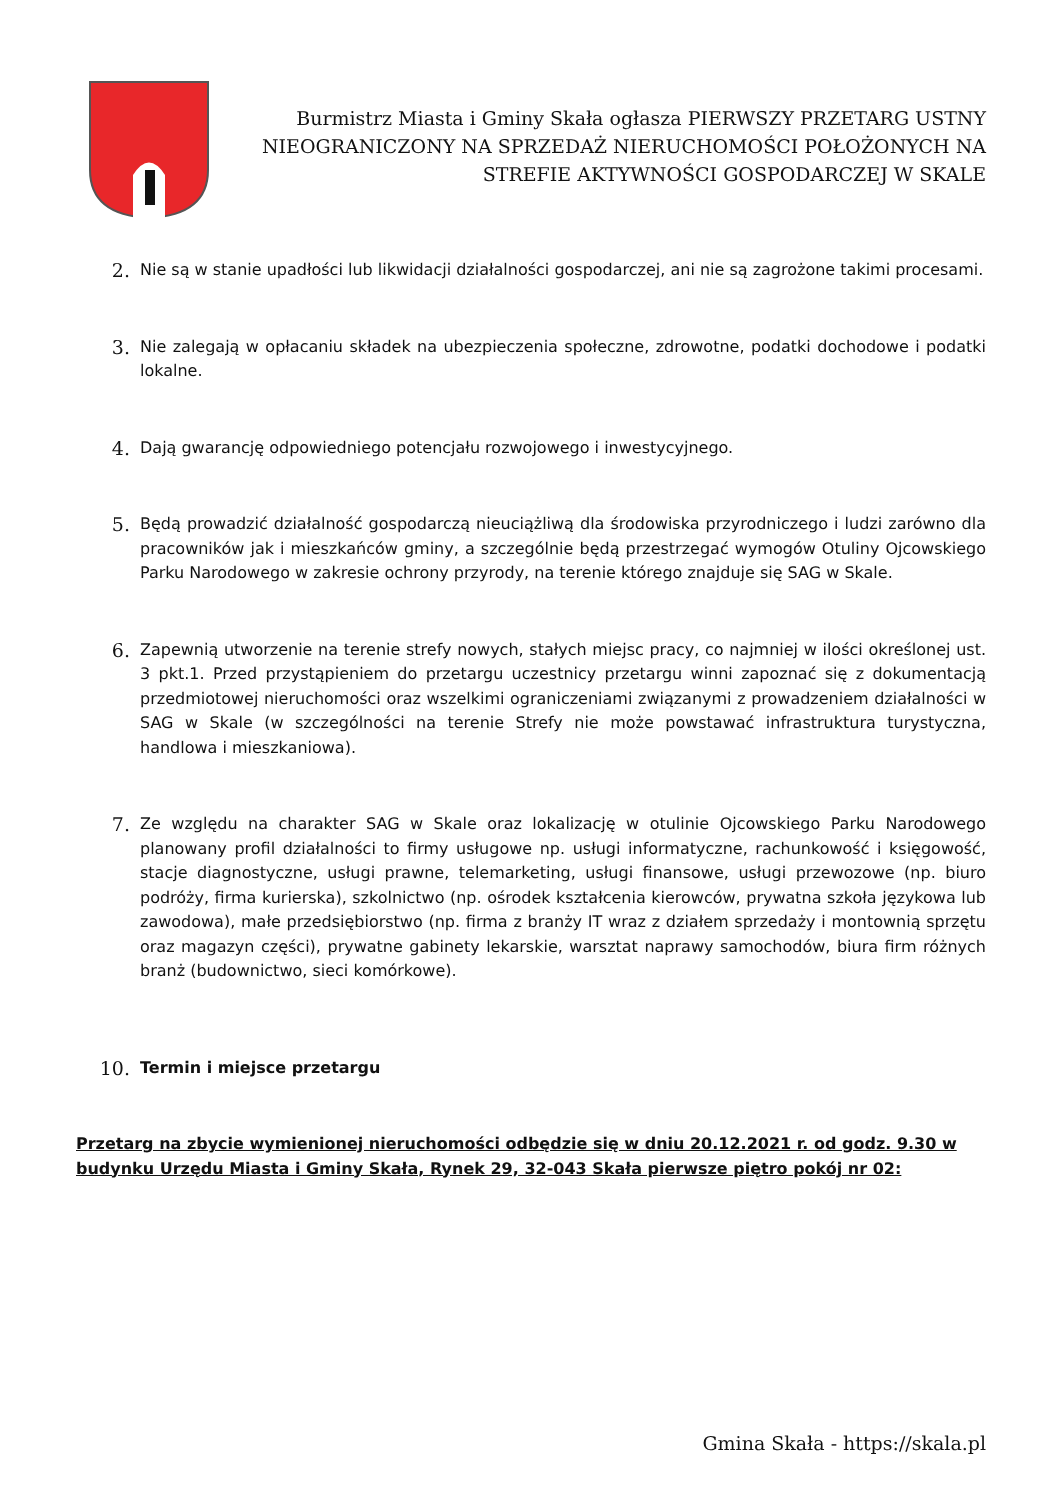Burmistrz Miasta i Gminy Skała ogłasza PIERWSZY PRZETARG USTNY NIEOGRANICZONY NA SPRZEDAŻ NIERUCHOMOŚCI POŁOŻONYCH NA STREFIE AKTYWNOŚCI GOSPODARCZEJ W SKALE
2.
Nie są w stanie upadłości lub likwidacji działalności gospodarczej, ani nie są zagrożone takimi procesami.
3.
Nie zalegają w opłacaniu składek na ubezpieczenia społeczne, zdrowotne, podatki dochodowe i podatki lokalne.
4.
Dają gwarancję odpowiedniego potencjału rozwojowego i inwestycyjnego.
5.
Będą prowadzić działalność gospodarczą nieuciążliwą dla środowiska przyrodniczego i ludzi zarówno dla pracowników jak i mieszkańców gminy, a szczególnie będą przestrzegać wymogów Otuliny Ojcowskiego Parku Narodowego w zakresie ochrony przyrody, na terenie którego znajduje się SAG w Skale.
6.
Zapewnią utworzenie na terenie strefy nowych, stałych miejsc pracy, co najmniej w ilości określonej ust. 3 pkt.1. Przed przystąpieniem do przetargu uczestnicy przetargu winni zapoznać się z dokumentacją przedmiotowej nieruchomości oraz wszelkimi ograniczeniami związanymi z prowadzeniem działalności w SAG w Skale (w szczególności na terenie Strefy nie może powstawać infrastruktura turystyczna, handlowa i mieszkaniowa).
7.
Ze względu na charakter SAG w Skale oraz lokalizację w otulinie Ojcowskiego Parku Narodowego planowany profil działalności to firmy usługowe np. usługi informatyczne, rachunkowość i księgowość, stacje diagnostyczne, usługi prawne, telemarketing, usługi finansowe, usługi przewozowe (np. biuro podróży, firma kurierska), szkolnictwo (np. ośrodek kształcenia kierowców, prywatna szkoła językowa lub zawodowa), małe przedsiębiorstwo (np. firma z branży IT wraz z działem sprzedaży i montownią sprzętu oraz magazyn części), prywatne gabinety lekarskie, warsztat naprawy samochodów, biura firm różnych branż (budownictwo, sieci komórkowe).
10.
Termin i miejsce przetargu
Przetarg na zbycie wymienionej nieruchomości odbędzie się w dniu 20.12.2021 r. od godz. 9.30 w budynku Urzędu Miasta i Gminy Skała, Rynek 29, 32-043 Skała pierwsze piętro pokój nr 02:
Gmina Skała - https://skala.pl